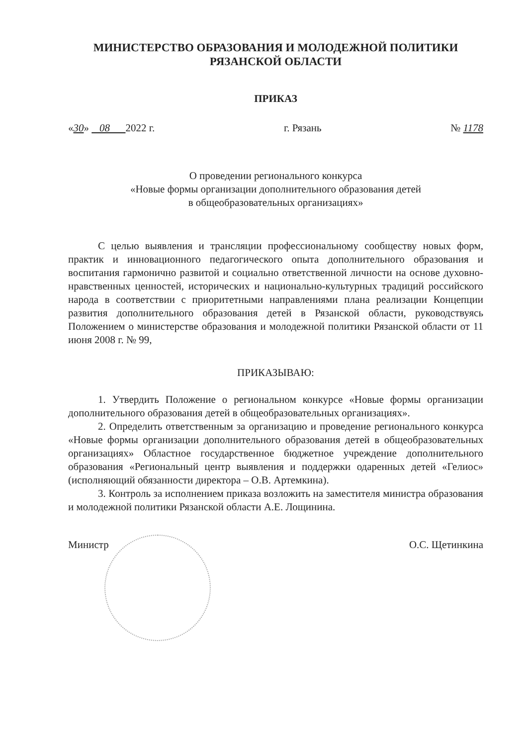МИНИСТЕРСТВО ОБРАЗОВАНИЯ И МОЛОДЕЖНОЙ ПОЛИТИКИ
РЯЗАНСКОЙ ОБЛАСТИ
ПРИКАЗ
«30» 08 2022 г. г. Рязань № 1178
О проведении регионального конкурса
«Новые формы организации дополнительного образования детей
в общеобразовательных организациях»
С целью выявления и трансляции профессиональному сообществу новых форм, практик и инновационного педагогического опыта дополнительного образования и воспитания гармонично развитой и социально ответственной личности на основе духовно-нравственных ценностей, исторических и национально-культурных традиций российского народа в соответствии с приоритетными направлениями плана реализации Концепции развития дополнительного образования детей в Рязанской области, руководствуясь Положением о министерстве образования и молодежной политики Рязанской области от 11 июня 2008 г. № 99,
ПРИКАЗЫВАЮ:
1. Утвердить Положение о региональном конкурсе «Новые формы организации дополнительного образования детей в общеобразовательных организациях».
2. Определить ответственным за организацию и проведение регионального конкурса «Новые формы организации дополнительного образования детей в общеобразовательных организациях» Областное государственное бюджетное учреждение дополнительного образования «Региональный центр выявления и поддержки одаренных детей «Гелиос» (исполняющий обязанности директора – О.В. Артемкина).
3. Контроль за исполнением приказа возложить на заместителя министра образования и молодежной политики Рязанской области А.Е. Лощинина.
Министр О.С. Щетинкина